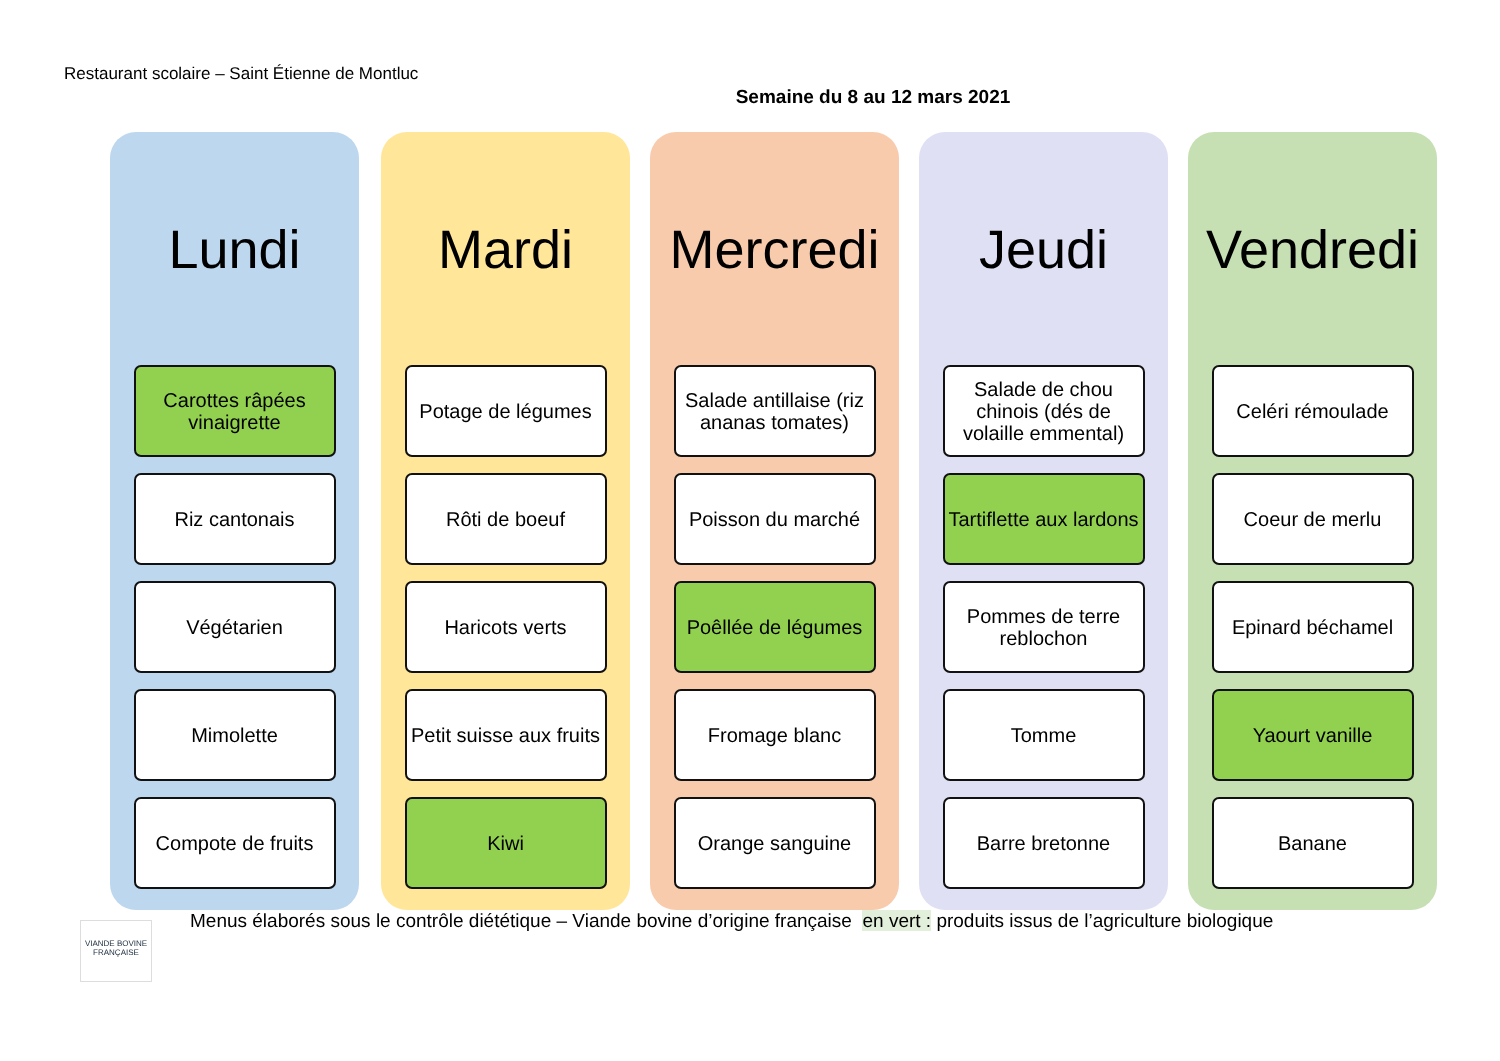Restaurant scolaire – Saint Étienne de Montluc
Semaine du 8 au 12 mars 2021
Lundi
Carottes râpées vinaigrette
Riz cantonais
Végétarien
Mimolette
Compote de fruits
Mardi
Potage de légumes
Rôti de boeuf
Haricots verts
Petit suisse aux fruits
Kiwi
Mercredi
Salade antillaise (riz ananas tomates)
Poisson du marché
Poêllée de légumes
Fromage blanc
Orange sanguine
Jeudi
Salade de chou chinois (dés de volaille emmental)
Tartiflette aux lardons
Pommes de terre reblochon
Tomme
Barre bretonne
Vendredi
Celéri rémoulade
Coeur de merlu
Epinard béchamel
Yaourt vanille
Banane
Menus élaborés sous le contrôle diététique – Viande bovine d’origine française en vert : produits issus de l’agriculture biologique
VIANDE BOVINE FRANÇAISE